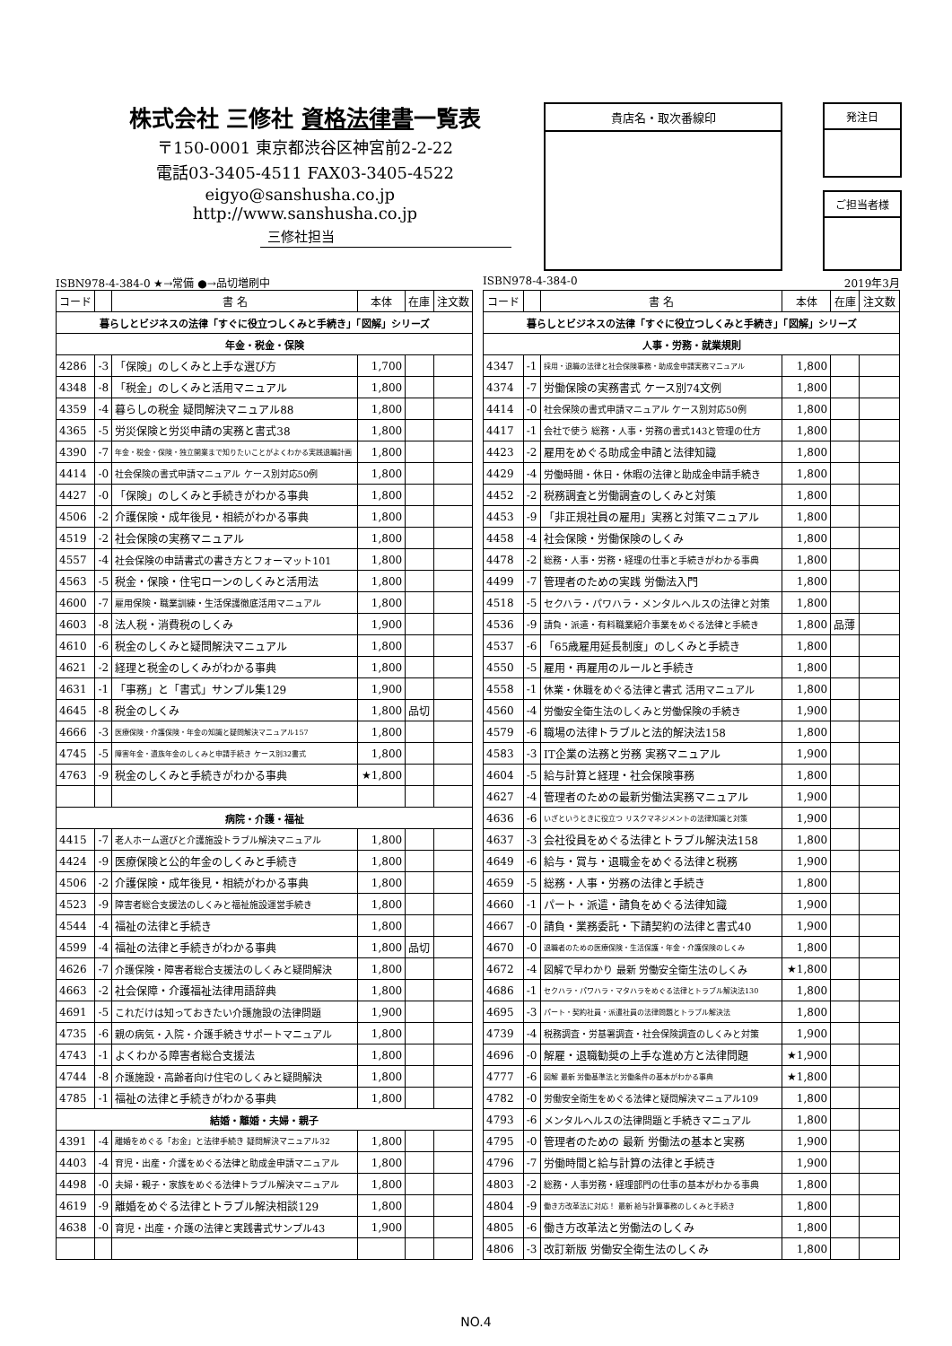株式会社 三修社 資格法律書一覧表
〒150-0001 東京都渋谷区神宮前2-2-22
電話03-3405-4511 FAX03-3405-4522
eigyo@sanshusha.co.jp http://www.sanshusha.co.jp
貴店名・取次番線印 発注日
ご担当者様
三修社担当
ISBN978-4-384-0 ★→常備 ●→品切増刷中
| コード | | 書 名 | 本体 | 在庫 | 注文数 |
| --- | --- | --- | --- | --- | --- |
| 暮らしとビジネスの法律「すぐに役立つしくみと手続き」「図解」シリーズ | | | | | |
| 年金・税金・保険 | | | | | |
| 4286 | -3 | 「保険」のしくみと上手な選び方 | 1,700 | | |
| 4348 | -8 | 「税金」のしくみと活用マニュアル | 1,800 | | |
| 4359 | -4 | 暮らしの税金 疑問解決マニュアル88 | 1,800 | | |
| 4365 | -5 | 労災保険と労災申請の実務と書式38 | 1,800 | | |
| 4390 | -7 | 年金・税金・保険・独立開業まで知りたいことがよくわかる実践退職計画 | 1,800 | | |
| 4414 | -0 | 社会保険の書式申請マニュアル ケース別対応50例 | 1,800 | | |
| 4427 | -0 | 「保険」のしくみと手続きがわかる事典 | 1,800 | | |
| 4506 | -2 | 介護保険・成年後見・相続がわかる事典 | 1,800 | | |
| 4519 | -2 | 社会保険の実務マニュアル | 1,800 | | |
| 4557 | -4 | 社会保険の申請書式の書き方とフォーマット101 | 1,800 | | |
| 4563 | -5 | 税金・保険・住宅ローンのしくみと活用法 | 1,800 | | |
| 4600 | -7 | 雇用保険・職業訓練・生活保護徹底活用マニュアル | 1,800 | | |
| 4603 | -8 | 法人税・消費税のしくみ | 1,900 | | |
| 4610 | -6 | 税金のしくみと疑問解決マニュアル | 1,800 | | |
| 4621 | -2 | 経理と税金のしくみがわかる事典 | 1,800 | | |
| 4631 | -1 | 「事務」と「書式」サンプル集129 | 1,900 | | |
| 4645 | -8 | 税金のしくみ | 1,800 | 品切 | |
| 4666 | -3 | 医療保険・介護保険・年金の知識と疑問解決マニュアル157 | 1,800 | | |
| 4745 | -5 | 障害年金・遺族年金のしくみと申請手続き ケース別32書式 | 1,800 | | |
| 4763 | -9 | 税金のしくみと手続きがわかる事典 | ★1,800 | | |
| 病院・介護・福祉 | | | | | |
| 4415 | -7 | 老人ホーム選びと介護施設トラブル解決マニュアル | 1,800 | | |
| 4424 | -9 | 医療保険と公的年金のしくみと手続き | 1,800 | | |
| 4506 | -2 | 介護保険・成年後見・相続がわかる事典 | 1,800 | | |
| 4523 | -9 | 障害者総合支援法のしくみと福祉施設運営手続き | 1,800 | | |
| 4544 | -4 | 福祉の法律と手続き | 1,800 | | |
| 4599 | -4 | 福祉の法律と手続きがわかる事典 | 1,800 | 品切 | |
| 4626 | -7 | 介護保険・障害者総合支援法のしくみと疑問解決 | 1,800 | | |
| 4663 | -2 | 社会保障・介護福祉法律用語辞典 | 1,800 | | |
| 4691 | -5 | これだけは知っておきたい介護施設の法律問題 | 1,900 | | |
| 4735 | -6 | 親の病気・入院・介護手続きサポートマニュアル | 1,800 | | |
| 4743 | -1 | よくわかる障害者総合支援法 | 1,800 | | |
| 4744 | -8 | 介護施設・高齢者向け住宅のしくみと疑問解決 | 1,800 | | |
| 4785 | -1 | 福祉の法律と手続きがわかる事典 | 1,800 | | |
| 結婚・離婚・夫婦・親子 | | | | | |
| 4391 | -4 | 離婚をめぐる「お金」と法律手続き 疑問解決マニュアル32 | 1,800 | | |
| 4403 | -4 | 育児・出産・介護をめぐる法律と助成金申請マニュアル | 1,800 | | |
| 4498 | -0 | 夫婦・親子・家族をめぐる法律トラブル解決マニュアル | 1,800 | | |
| 4619 | -9 | 離婚をめぐる法律とトラブル解決相談129 | 1,800 | | |
| 4638 | -0 | 育児・出産・介護の法律と実践書式サンプル43 | 1,900 | | |
ISBN978-4-384-0 2019年3月
| コード | | 書 名 | 本体 | 在庫 | 注文数 |
| --- | --- | --- | --- | --- | --- |
| 暮らしとビジネスの法律「すぐに役立つしくみと手続き」「図解」シリーズ | | | | | |
| 人事・労務・就業規則 | | | | | |
| 4347 | -1 | 採用・退職の法律と社会保険事務・助成金申請実務マニュアル | 1,800 | | |
| 4374 | -7 | 労働保険の実務書式 ケース別74文例 | 1,800 | | |
| 4414 | -0 | 社会保険の書式申請マニュアル ケース別対応50例 | 1,800 | | |
| 4417 | -1 | 会社で使う 総務・人事・労務の書式143と管理の仕方 | 1,800 | | |
| 4423 | -2 | 雇用をめぐる助成金申請と法律知識 | 1,800 | | |
| 4429 | -4 | 労働時間・休日・休暇の法律と助成金申請手続き | 1,800 | | |
| 4452 | -2 | 税務調査と労働調査のしくみと対策 | 1,800 | | |
| 4453 | -9 | 「非正規社員の雇用」実務と対策マニュアル | 1,800 | | |
| 4458 | -4 | 社会保険・労働保険のしくみ | 1,800 | | |
| 4478 | -2 | 総務・人事・労務・経理の仕事と手続きがわかる事典 | 1,800 | | |
| 4499 | -7 | 管理者のための実践 労働法入門 | 1,800 | | |
| 4518 | -5 | セクハラ・パワハラ・メンタルヘルスの法律と対策 | 1,800 | | |
| 4536 | -9 | 請負・派遣・有料職業紹介事業をめぐる法律と手続き | 1,800 | 品薄 | |
| 4537 | -6 | 「65歳雇用延長制度」のしくみと手続き | 1,800 | | |
| 4550 | -5 | 雇用・再雇用のルールと手続き | 1,800 | | |
| 4558 | -1 | 休業・休職をめぐる法律と書式 活用マニュアル | 1,800 | | |
| 4560 | -4 | 労働安全衛生法のしくみと労働保険の手続き | 1,900 | | |
| 4579 | -6 | 職場の法律トラブルと法的解決法158 | 1,800 | | |
| 4583 | -3 | IT企業の法務と労務 実務マニュアル | 1,900 | | |
| 4604 | -5 | 給与計算と経理・社会保険事務 | 1,800 | | |
| 4627 | -4 | 管理者のための最新労働法実務マニュアル | 1,900 | | |
| 4636 | -6 | いざというときに役立つ リスクマネジメントの法律知識と対策 | 1,900 | | |
| 4637 | -3 | 会社役員をめぐる法律とトラブル解決法158 | 1,800 | | |
| 4649 | -6 | 給与・賞与・退職金をめぐる法律と税務 | 1,900 | | |
| 4659 | -5 | 総務・人事・労務の法律と手続き | 1,800 | | |
| 4660 | -1 | パート・派遣・請負をめぐる法律知識 | 1,900 | | |
| 4667 | -0 | 請負・業務委託・下請契約の法律と書式40 | 1,900 | | |
| 4670 | -0 | 退職者のための医療保険・生活保護・年金・介護保険のしくみ | 1,800 | | |
| 4672 | -4 | 図解で早わかり 最新 労働安全衛生法のしくみ | ★1,800 | | |
| 4686 | -1 | セクハラ・パワハラ・マタハラをめぐる法律とトラブル解決法130 | 1,800 | | |
| 4695 | -3 | パート・契約社員・派遣社員の法律問題とトラブル解決法 | 1,800 | | |
| 4739 | -4 | 税務調査・労基署調査・社会保険調査のしくみと対策 | 1,900 | | |
| 4696 | -0 | 解雇・退職勧奨の上手な進め方と法律問題 | ★1,900 | | |
| 4777 | -6 | 図解 最新 労働基準法と労働条件の基本がわかる事典 | ★1,800 | | |
| 4782 | -0 | 労働安全衛生をめぐる法律と疑問解決マニュアル109 | 1,800 | | |
| 4793 | -6 | メンタルヘルスの法律問題と手続きマニュアル | 1,800 | | |
| 4795 | -0 | 管理者のための 最新 労働法の基本と実務 | 1,900 | | |
| 4796 | -7 | 労働時間と給与計算の法律と手続き | 1,900 | | |
| 4803 | -2 | 総務・人事労務・経理部門の仕事の基本がわかる事典 | 1,800 | | |
| 4804 | -9 | 働き方改革法に対応！ 最新 給与計算事務のしくみと手続き | 1,800 | | |
| 4805 | -6 | 働き方改革法と労働法のしくみ | 1,800 | | |
| 4806 | -3 | 改訂新版 労働安全衛生法のしくみ | 1,800 | | |
NO.4